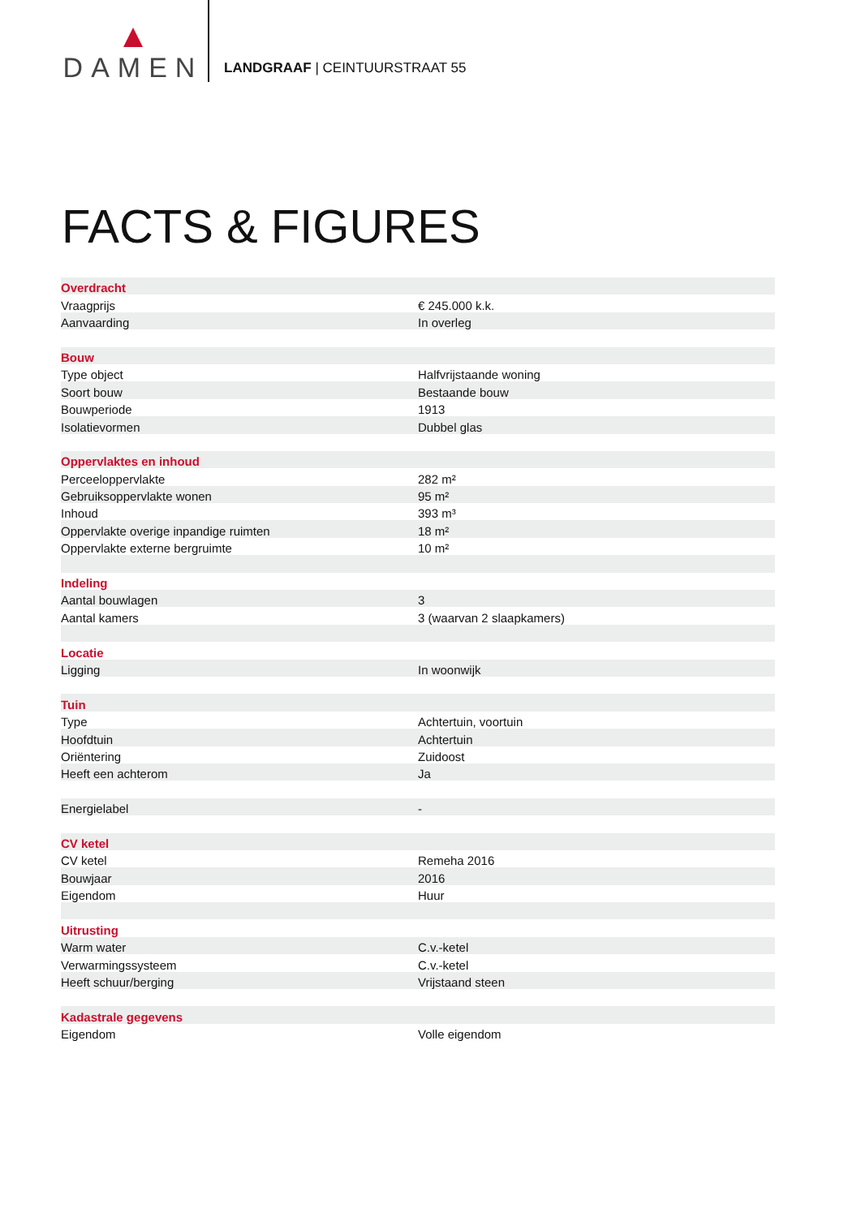DAMEN
LANDGRAAF | CEINTUURSTRAAT 55
FACTS & FIGURES
| Overdracht | |
| Vraagprijs | € 245.000 k.k. |
| Aanvaarding | In overleg |
| Bouw | |
| Type object | Halfvrijstaande woning |
| Soort bouw | Bestaande bouw |
| Bouwperiode | 1913 |
| Isolatievormen | Dubbel glas |
| Oppervlaktes en inhoud | |
| Perceeloppervlakte | 282 m² |
| Gebruiksoppervlakte wonen | 95 m² |
| Inhoud | 393 m³ |
| Oppervlakte overige inpandige ruimten | 18 m² |
| Oppervlakte externe bergruimte | 10 m² |
| Indeling | |
| Aantal bouwlagen | 3 |
| Aantal kamers | 3 (waarvan 2 slaapkamers) |
| Locatie | |
| Ligging | In woonwijk |
| Tuin | |
| Type | Achtertuin, voortuin |
| Hoofdtuin | Achtertuin |
| Oriëntering | Zuidoost |
| Heeft een achterom | Ja |
| Energielabel | - |
| CV ketel | |
| CV ketel | Remeha 2016 |
| Bouwjaar | 2016 |
| Eigendom | Huur |
| Uitrusting | |
| Warm water | C.v.-ketel |
| Verwarmingssysteem | C.v.-ketel |
| Heeft schuur/berging | Vrijstaand steen |
| Kadastrale gegevens | |
| Eigendom | Volle eigendom |